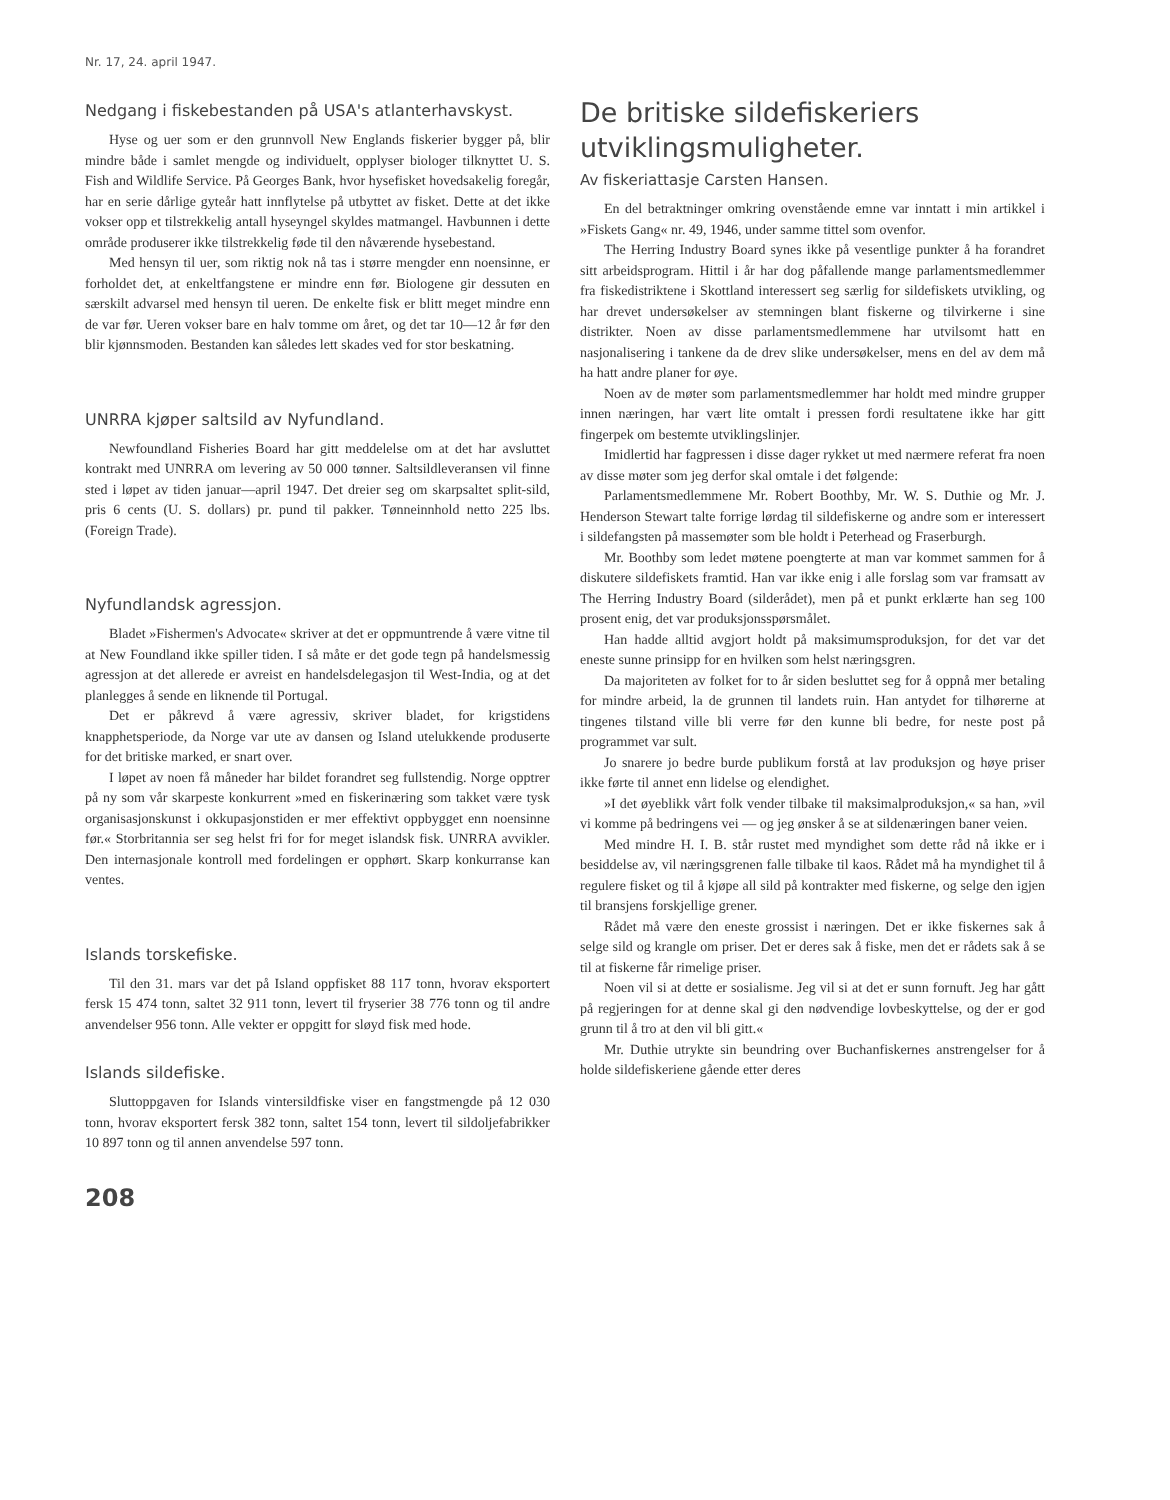Nr. 17, 24. april 1947.
Nedgang i fiskebestanden på USA's atlanterhavskyst.
Hyse og uer som er den grunnvoll New Englands fiskerier bygger på, blir mindre både i samlet mengde og individuelt, opplyser biologer tilknyttet U. S. Fish and Wildlife Service. På Georges Bank, hvor hysefisket hovedsakelig foregår, har en serie dårlige gyteår hatt innflytelse på utbyttet av fisket. Dette at det ikke vokser opp et tilstrekkelig antall hyseyngel skyldes matmangel. Havbunnen i dette område produserer ikke tilstrekkelig føde til den nåværende hysebestand.
Med hensyn til uer, som riktig nok nå tas i større mengder enn noensinne, er forholdet det, at enkeltfangstene er mindre enn før. Biologene gir dessuten en særskilt advarsel med hensyn til ueren. De enkelte fisk er blitt meget mindre enn de var før. Ueren vokser bare en halv tomme om året, og det tar 10—12 år før den blir kjønnsmoden. Bestanden kan således lett skades ved for stor beskatning.
UNRRA kjøper saltsild av Nyfundland.
Newfoundland Fisheries Board har gitt meddelelse om at det har avsluttet kontrakt med UNRRA om levering av 50 000 tønner. Saltsildleveransen vil finne sted i løpet av tiden januar—april 1947. Det dreier seg om skarpsaltet split-sild, pris 6 cents (U. S. dollars) pr. pund til pakker. Tønneinnhold netto 225 lbs. (Foreign Trade).
Nyfundlandsk agressjon.
Bladet »Fishermen's Advocate« skriver at det er oppmuntrende å være vitne til at New Foundland ikke spiller tiden. I så måte er det gode tegn på handelsmessig agressjon at det allerede er avreist en handelsdelegasjon til West-India, og at det planlegges å sende en liknende til Portugal.
Det er påkrevd å være agressiv, skriver bladet, for krigstidens knapphetsperiode, da Norge var ute av dansen og Island utelukkende produserte for det britiske marked, er snart over.
I løpet av noen få måneder har bildet forandret seg fullstendig. Norge opptrer på ny som vår skarpeste konkurrent »med en fiskerinæring som takket være tysk organisasjonskunst i okkupasjonstiden er mer effektivt oppbygget enn noensinne før.« Storbritannia ser seg helst fri for for meget islandsk fisk. UNRRA avvikler. Den internasjonale kontroll med fordelingen er opphørt. Skarp konkurranse kan ventes.
Islands torskefiske.
Til den 31. mars var det på Island oppfisket 88 117 tonn, hvorav eksportert fersk 15 474 tonn, saltet 32 911 tonn, levert til fryserier 38 776 tonn og til andre anvendelser 956 tonn. Alle vekter er oppgitt for sløyd fisk med hode.
Islands sildefiske.
Sluttoppgaven for Islands vintersildfiske viser en fangstmengde på 12 030 tonn, hvorav eksportert fersk 382 tonn, saltet 154 tonn, levert til sildoljefabrikker 10 897 tonn og til annen anvendelse 597 tonn.
208
De britiske sildefiskeriers utviklingsmuligheter.
Av fiskeriattasje Carsten Hansen.
En del betraktninger omkring ovenstående emne var inntatt i min artikkel i »Fiskets Gang« nr. 49, 1946, under samme tittel som ovenfor.
The Herring Industry Board synes ikke på vesentlige punkter å ha forandret sitt arbeidsprogram. Hittil i år har dog påfallende mange parlamentsmedlemmer fra fiskedistriktene i Skottland interessert seg særlig for sildefiskets utvikling, og har drevet undersøkelser av stemningen blant fiskerne og tilvirkerne i sine distrikter. Noen av disse parlamentsmedlemmene har utvilsomt hatt en nasjonalisering i tankene da de drev slike undersøkelser, mens en del av dem må ha hatt andre planer for øye.
Noen av de møter som parlamentsmedlemmer har holdt med mindre grupper innen næringen, har vært lite omtalt i pressen fordi resultatene ikke har gitt fingerpek om bestemte utviklingslinjer.
Imidlertid har fagpressen i disse dager rykket ut med nærmere referat fra noen av disse møter som jeg derfor skal omtale i det følgende:
Parlamentsmedlemmene Mr. Robert Boothby, Mr. W. S. Duthie og Mr. J. Henderson Stewart talte forrige lørdag til sildefiskerne og andre som er interessert i sildefangsten på massemøter som ble holdt i Peterhead og Fraserburgh.
Mr. Boothby som ledet møtene poengterte at man var kommet sammen for å diskutere sildefiskets framtid. Han var ikke enig i alle forslag som var framsatt av The Herring Industry Board (silderådet), men på et punkt erklærte han seg 100 prosent enig, det var produksjonsspørsmålet.
Han hadde alltid avgjort holdt på maksimumsproduksjon, for det var det eneste sunne prinsipp for en hvilken som helst næringsgren.
Da majoriteten av folket for to år siden besluttet seg for å oppnå mer betaling for mindre arbeid, la de grunnen til landets ruin. Han antydet for tilhørerne at tingenes tilstand ville bli verre før den kunne bli bedre, for neste post på programmet var sult.
Jo snarere jo bedre burde publikum forstå at lav produksjon og høye priser ikke førte til annet enn lidelse og elendighet.
»I det øyeblikk vårt folk vender tilbake til maksimalproduksjon,« sa han, »vil vi komme på bedringens vei — og jeg ønsker å se at sildenæringen baner veien.
Med mindre H. I. B. står rustet med myndighet som dette råd nå ikke er i besiddelse av, vil næringsgrenen falle tilbake til kaos. Rådet må ha myndighet til å regulere fisket og til å kjøpe all sild på kontrakter med fiskerne, og selge den igjen til bransjens forskjellige grener.
Rådet må være den eneste grossist i næringen. Det er ikke fiskernes sak å selge sild og krangle om priser. Det er deres sak å fiske, men det er rådets sak å se til at fiskerne får rimelige priser.
Noen vil si at dette er sosialisme. Jeg vil si at det er sunn fornuft. Jeg har gått på regjeringen for at denne skal gi den nødvendige lovbeskyttelse, og der er god grunn til å tro at den vil bli gitt.«
Mr. Duthie utrykte sin beundring over Buchanfiskernes anstrengelser for å holde sildefiskeriene gående etter deres